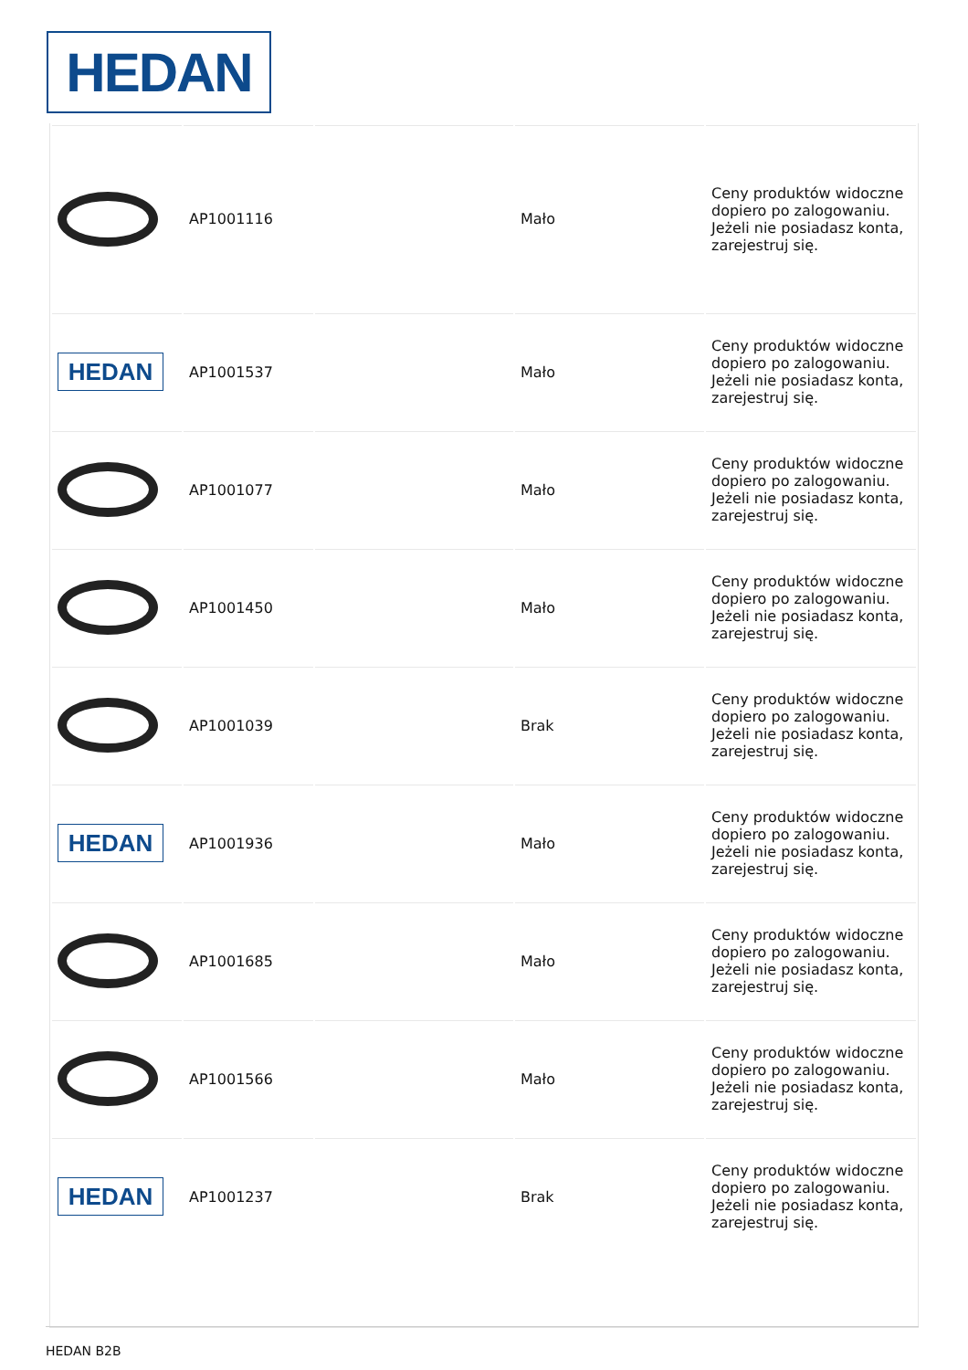HEDAN
| | AP1001116 | | Mało | Ceny produktów widoczne dopiero po zalogowaniu. Jeżeli nie posiadasz konta, zarejestruj się. |
| HEDAN | AP1001537 | | Mało | Ceny produktów widoczne dopiero po zalogowaniu. Jeżeli nie posiadasz konta, zarejestruj się. |
| | AP1001077 | | Mało | Ceny produktów widoczne dopiero po zalogowaniu. Jeżeli nie posiadasz konta, zarejestruj się. |
| | AP1001450 | | Mało | Ceny produktów widoczne dopiero po zalogowaniu. Jeżeli nie posiadasz konta, zarejestruj się. |
| | AP1001039 | | Brak | Ceny produktów widoczne dopiero po zalogowaniu. Jeżeli nie posiadasz konta, zarejestruj się. |
| HEDAN | AP1001936 | | Mało | Ceny produktów widoczne dopiero po zalogowaniu. Jeżeli nie posiadasz konta, zarejestruj się. |
| | AP1001685 | | Mało | Ceny produktów widoczne dopiero po zalogowaniu. Jeżeli nie posiadasz konta, zarejestruj się. |
| | AP1001566 | | Mało | Ceny produktów widoczne dopiero po zalogowaniu. Jeżeli nie posiadasz konta, zarejestruj się. |
| HEDAN | AP1001237 | | Brak | Ceny produktów widoczne dopiero po zalogowaniu. Jeżeli nie posiadasz konta, zarejestruj się. |
HEDAN B2B